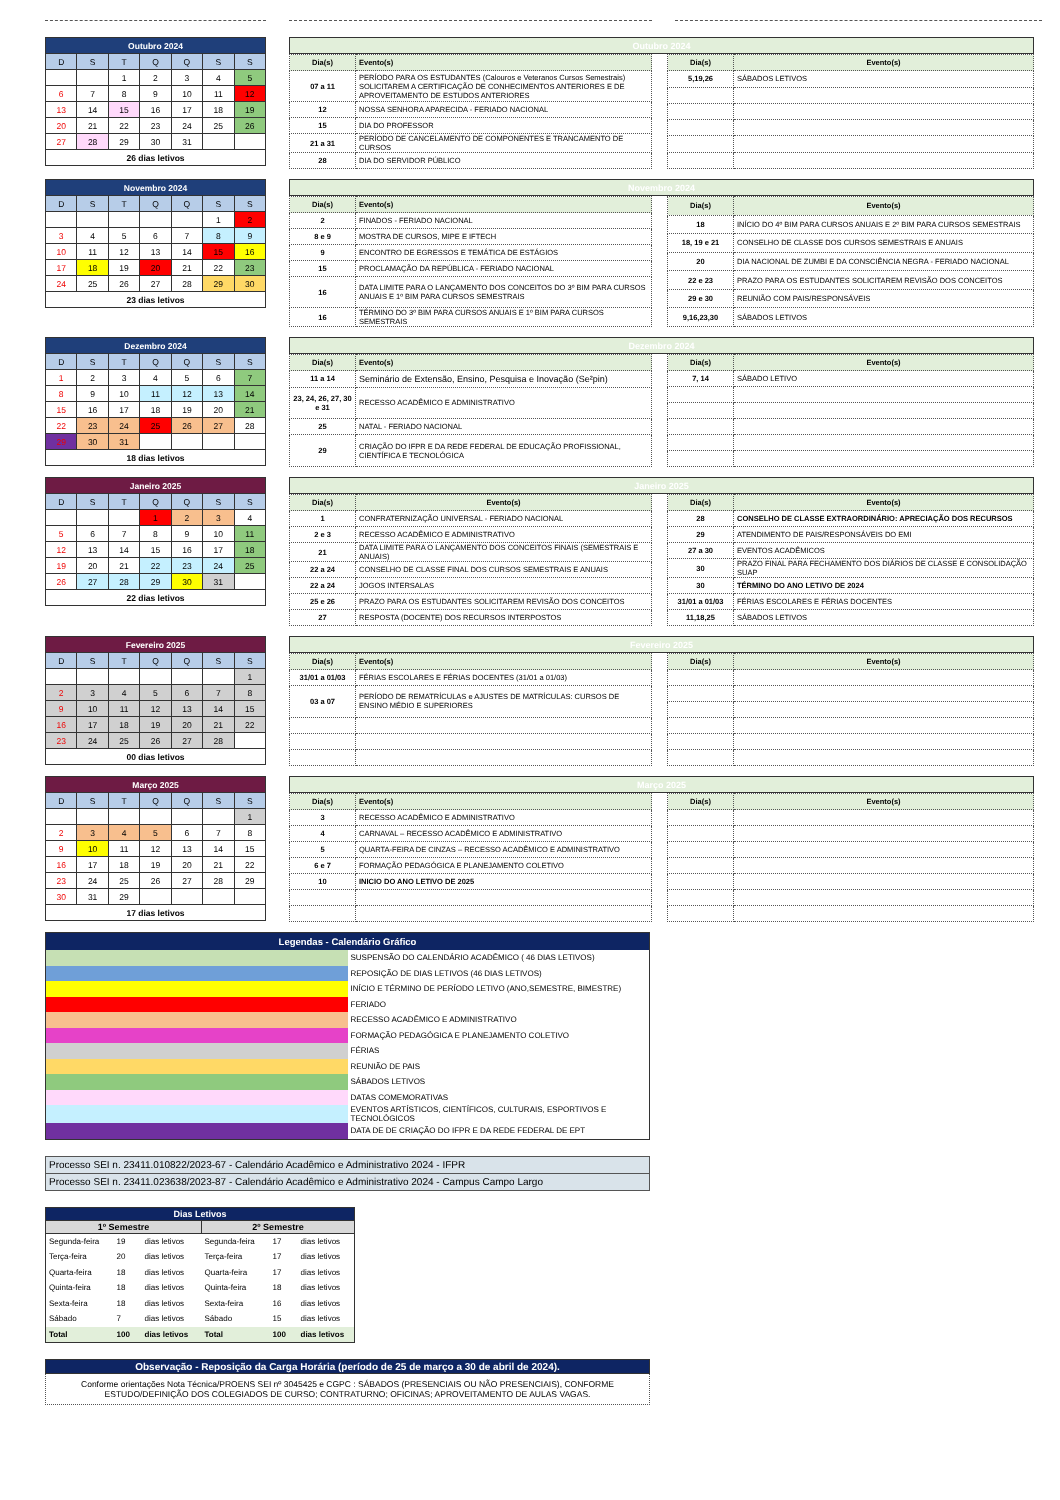| Outubro 2024 | | | | | | |
| --- | --- | --- | --- | --- | --- | --- |
| D | S | T | Q | Q | S | S |
| | | 1 | 2 | 3 | 4 | 5 |
| 6 | 7 | 8 | 9 | 10 | 11 | 12 |
| 13 | 14 | 15 | 16 | 17 | 18 | 19 |
| 20 | 21 | 22 | 23 | 24 | 25 | 26 |
| 27 | 28 | 29 | 30 | 31 | | |
| 26 dias letivos | | | | | | |
| Outubro 2024 |
| --- |
| Dia(s) | Evento(s) |
| --- | --- |
| 07 a 11 | PERÍODO PARA OS ESTUDANTES (Calouros e Veteranos Cursos Semestrais) SOLICITAREM A CERTIFICAÇÃO DE CONHECIMENTOS ANTERIORES E DE APROVEITAMENTO DE ESTUDOS ANTERIORES |
| 12 | NOSSA SENHORA APARECIDA - FERIADO NACIONAL |
| 15 | DIA DO PROFESSOR |
| 21 a 31 | PERÍODO DE CANCELAMENTO DE COMPONENTES E TRANCAMENTO DE CURSOS |
| 28 | DIA DO SERVIDOR PÚBLICO |
| Dia(s) | Evento(s) |
| --- | --- |
| 5,19,26 | SÁBADOS LETIVOS |
| Novembro 2024 | | | | | | |
| --- | --- | --- | --- | --- | --- | --- |
| D | S | T | Q | Q | S | S |
| | | | | | 1 | 2 |
| 3 | 4 | 5 | 6 | 7 | 8 | 9 |
| 10 | 11 | 12 | 13 | 14 | 15 | 16 |
| 17 | 18 | 19 | 20 | 21 | 22 | 23 |
| 24 | 25 | 26 | 27 | 28 | 29 | 30 |
| 23 dias letivos | | | | | | |
| Novembro 2024 |
| --- |
| Dia(s) | Evento(s) |
| --- | --- |
| 2 | FINADOS - FERIADO NACIONAL |
| 8 e 9 | MOSTRA DE CURSOS, MIPE E IFTECH |
| 9 | ENCONTRO DE EGRESSOS E TEMÁTICA DE ESTÁGIOS |
| 15 | PROCLAMAÇÃO DA REPÚBLICA - FERIADO NACIONAL |
| 16 | DATA LIMITE PARA O LANÇAMENTO DOS CONCEITOS DO 3º BIM PARA CURSOS ANUAIS E 1º BIM PARA CURSOS SEMESTRAIS |
| 16 | TÉRMINO DO 3º BIM PARA CURSOS ANUAIS E 1º BIM PARA CURSOS SEMESTRAIS |
| Dia(s) | Evento(s) |
| --- | --- |
| 18 | INÍCIO DO 4º BIM PARA CURSOS ANUAIS E 2º BIM PARA CURSOS SEMESTRAIS |
| 18, 19 e 21 | CONSELHO DE CLASSE DOS CURSOS SEMESTRAIS E ANUAIS |
| 20 | DIA NACIONAL DE ZUMBI E DA CONSCIÊNCIA NEGRA - FERIADO NACIONAL |
| 22 e 23 | PRAZO PARA OS ESTUDANTES SOLICITAREM REVISÃO DOS CONCEITOS |
| 29 e 30 | REUNIÃO COM PAIS/RESPONSÁVEIS |
| 9,16,23,30 | SÁBADOS LETIVOS |
| Dezembro 2024 | | | | | | |
| --- | --- | --- | --- | --- | --- | --- |
| D | S | T | Q | Q | S | S |
| 1 | 2 | 3 | 4 | 5 | 6 | 7 |
| 8 | 9 | 10 | 11 | 12 | 13 | 14 |
| 15 | 16 | 17 | 18 | 19 | 20 | 21 |
| 22 | 23 | 24 | 25 | 26 | 27 | 28 |
| 29 | 30 | 31 | | | | |
| 18 dias letivos | | | | | | |
| Dezembro 2024 |
| --- |
| Dia(s) | Evento(s) |
| --- | --- |
| 11 a 14 | Seminário de Extensão, Ensino, Pesquisa e Inovação (Se²pin) |
| 23, 24, 26, 27, 30 e 31 | RECESSO ACADÊMICO E ADMINISTRATIVO |
| 25 | NATAL - FERIADO NACIONAL |
| 29 | CRIAÇÃO DO IFPR E DA REDE FEDERAL DE EDUCAÇÃO PROFISSIONAL, CIENTÍFICA E TECNOLÓGICA |
| Dia(s) | Evento(s) |
| --- | --- |
| 7, 14 | SÁBADO LETIVO |
| Janeiro 2025 | | | | | | |
| --- | --- | --- | --- | --- | --- | --- |
| D | S | T | Q | Q | S | S |
| | | | 1 | 2 | 3 | 4 |
| 5 | 6 | 7 | 8 | 9 | 10 | 11 |
| 12 | 13 | 14 | 15 | 16 | 17 | 18 |
| 19 | 20 | 21 | 22 | 23 | 24 | 25 |
| 26 | 27 | 28 | 29 | 30 | 31 | |
| 22 dias letivos | | | | | | |
| Janeiro 2025 |
| --- |
| Dia(s) | Evento(s) |
| --- | --- |
| 1 | CONFRATERNIZAÇÃO UNIVERSAL - FERIADO NACIONAL |
| 2 e 3 | RECESSO ACADÊMICO E ADMINISTRATIVO |
| 21 | DATA LIMITE PARA O LANÇAMENTO DOS CONCEITOS FINAIS (SEMESTRAIS E ANUAIS) |
| 22 a 24 | CONSELHO DE CLASSE FINAL DOS CURSOS SEMESTRAIS E ANUAIS |
| 22 a 24 | JOGOS INTERSALAS |
| 25 e 26 | PRAZO PARA OS ESTUDANTES SOLICITAREM REVISÃO DOS CONCEITOS |
| 27 | RESPOSTA (DOCENTE) DOS RECURSOS INTERPOSTOS |
| Dia(s) | Evento(s) |
| --- | --- |
| 28 | CONSELHO DE CLASSE EXTRAORDINÁRIO: APRECIAÇÃO DOS RECURSOS |
| 29 | ATENDIMENTO DE PAIS/RESPONSÁVEIS DO EMI |
| 27 a 30 | EVENTOS ACADÊMICOS |
| 30 | PRAZO FINAL PARA FECHAMENTO DOS DIÁRIOS DE CLASSE E CONSOLIDAÇÃO SUAP |
| 30 | TÉRMINO DO ANO LETIVO DE 2024 |
| 31/01 a 01/03 | FÉRIAS ESCOLARES E FÉRIAS DOCENTES |
| 11,18,25 | SÁBADOS LETIVOS |
| Fevereiro 2025 | | | | | | |
| --- | --- | --- | --- | --- | --- | --- |
| D | S | T | Q | Q | S | S |
| | | | | | | 1 |
| 2 | 3 | 4 | 5 | 6 | 7 | 8 |
| 9 | 10 | 11 | 12 | 13 | 14 | 15 |
| 16 | 17 | 18 | 19 | 20 | 21 | 22 |
| 23 | 24 | 25 | 26 | 27 | 28 | |
| 00 dias letivos | | | | | | |
| Fevereiro 2025 |
| --- |
| Dia(s) | Evento(s) |
| --- | --- |
| 31/01 a 01/03 | FÉRIAS ESCOLARES E FÉRIAS DOCENTES (31/01 a 01/03) |
| 03 a 07 | PERÍODO DE REMATRÍCULAS e AJUSTES DE MATRÍCULAS: CURSOS DE ENSINO MÉDIO E SUPERIORES |
| Dia(s) | Evento(s) |
| --- | --- |
| Março 2025 | | | | | | |
| --- | --- | --- | --- | --- | --- | --- |
| D | S | T | Q | Q | S | S |
| | | | | | | 1 |
| 2 | 3 | 4 | 5 | 6 | 7 | 8 |
| 9 | 10 | 11 | 12 | 13 | 14 | 15 |
| 16 | 17 | 18 | 19 | 20 | 21 | 22 |
| 23 | 24 | 25 | 26 | 27 | 28 | 29 |
| 30 | 31 | 29 | | | | |
| 17 dias letivos | | | | | | |
| Março 2025 |
| --- |
| Dia(s) | Evento(s) |
| --- | --- |
| 3 | RECESSO ACADÊMICO E ADMINISTRATIVO |
| 4 | CARNAVAL – RECESSO ACADÊMICO E ADMINISTRATIVO |
| 5 | QUARTA-FEIRA DE CINZAS – RECESSO ACADÊMICO E ADMINISTRATIVO |
| 6 e 7 | FORMAÇÃO PEDAGÓGICA E PLANEJAMENTO COLETIVO |
| 10 | INICIO DO ANO LETIVO DE 2025 |
| Dia(s) | Evento(s) |
| --- | --- |
| Legendas - Calendário Gráfico | |
| --- | --- |
| | SUSPENSÃO DO CALENDÁRIO ACADÊMICO ( 46 DIAS LETIVOS) |
| | REPOSIÇÃO DE DIAS LETIVOS (46 DIAS LETIVOS) |
| | INÍCIO E TÉRMINO DE PERÍODO LETIVO (ANO,SEMESTRE, BIMESTRE) |
| | FERIADO |
| | RECESSO ACADÊMICO E ADMINISTRATIVO |
| | FORMAÇÃO PEDAGÓGICA E PLANEJAMENTO COLETIVO |
| | FÉRIAS |
| | REUNIÃO DE PAIS |
| | SÁBADOS LETIVOS |
| | DATAS COMEMORATIVAS |
| | EVENTOS ARTÍSTICOS, CIENTÍFICOS, CULTURAIS, ESPORTIVOS E TECNOLÓGICOS |
| | DATA DE DE CRIAÇÃO DO IFPR E DA REDE FEDERAL DE EPT |
| Processo SEI n. 23411.010822/2023-67 - Calendário Acadêmico e Administrativo 2024 - IFPR |
| Processo SEI n. 23411.023638/2023-87 - Calendário Acadêmico e Administrativo 2024 - Campus Campo Largo |
| Dias Letivos | | | | | |
| --- | --- | --- | --- | --- | --- |
| 1º Semestre | | | 2º Semestre | | |
| Segunda-feira | 19 | dias letivos | Segunda-feira | 17 | dias letivos |
| Terça-feira | 20 | dias letivos | Terça-feira | 17 | dias letivos |
| Quarta-feira | 18 | dias letivos | Quarta-feira | 17 | dias letivos |
| Quinta-feira | 18 | dias letivos | Quinta-feira | 18 | dias letivos |
| Sexta-feira | 18 | dias letivos | Sexta-feira | 16 | dias letivos |
| Sábado | 7 | dias letivos | Sábado | 15 | dias letivos |
| Total | 100 | dias letivos | Total | 100 | dias letivos |
| Observação - Reposição da Carga Horária (período de 25 de março a 30 de abril de 2024). |
| --- |
| Conforme orientações Nota Técnica/PROENS SEI nº 3045425 e CGPC : SÁBADOS (PRESENCIAIS OU NÃO PRESENCIAIS), CONFORME ESTUDO/DEFINIÇÃO DOS COLEGIADOS DE CURSO; CONTRATURNO; OFICINAS; APROVEITAMENTO DE AULAS VAGAS. |